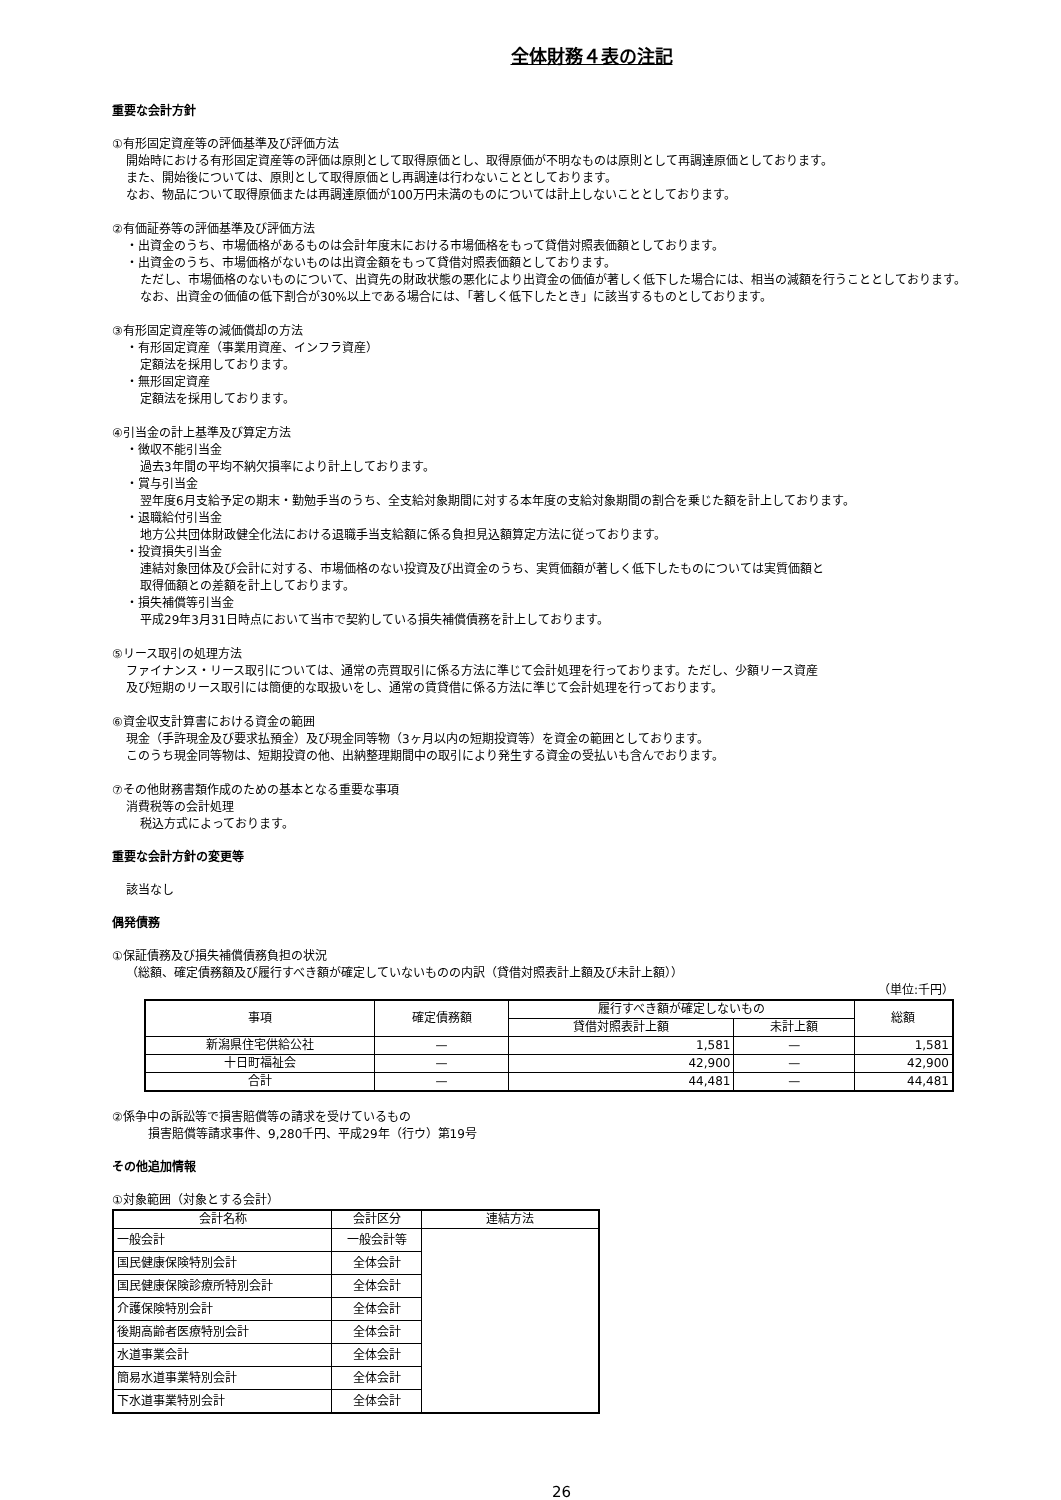全体財務４表の注記
重要な会計方針
①有形固定資産等の評価基準及び評価方法
開始時における有形固定資産等の評価は原則として取得原価とし、取得原価が不明なものは原則として再調達原価としております。
また、開始後については、原則として取得原価とし再調達は行わないこととしております。
なお、物品について取得原価または再調達原価が100万円未満のものについては計上しないこととしております。
②有価証券等の評価基準及び評価方法
・出資金のうち、市場価格があるものは会計年度末における市場価格をもって貸借対照表価額としております。
・出資金のうち、市場価格がないものは出資金額をもって貸借対照表価額としております。
ただし、市場価格のないものについて、出資先の財政状態の悪化により出資金の価値が著しく低下した場合には、相当の減額を行うこととしております。
なお、出資金の価値の低下割合が30%以上である場合には、「著しく低下したとき」に該当するものとしております。
③有形固定資産等の減価償却の方法
・有形固定資産（事業用資産、インフラ資産）
定額法を採用しております。
・無形固定資産
定額法を採用しております。
④引当金の計上基準及び算定方法
・徴収不能引当金
過去3年間の平均不納欠損率により計上しております。
・賞与引当金
翌年度6月支給予定の期末・勤勉手当のうち、全支給対象期間に対する本年度の支給対象期間の割合を乗じた額を計上しております。
・退職給付引当金
地方公共団体財政健全化法における退職手当支給額に係る負担見込額算定方法に従っております。
・投資損失引当金
連結対象団体及び会計に対する、市場価格のない投資及び出資金のうち、実質価額が著しく低下したものについては実質価額と
取得価額との差額を計上しております。
・損失補償等引当金
平成29年3月31日時点において当市で契約している損失補償債務を計上しております。
⑤リース取引の処理方法
ファイナンス・リース取引については、通常の売買取引に係る方法に準じて会計処理を行っております。ただし、少額リース資産
及び短期のリース取引には簡便的な取扱いをし、通常の賃貸借に係る方法に準じて会計処理を行っております。
⑥資金収支計算書における資金の範囲
現金（手許現金及び要求払預金）及び現金同等物（3ヶ月以内の短期投資等）を資金の範囲としております。
このうち現金同等物は、短期投資の他、出納整理期間中の取引により発生する資金の受払いも含んでおります。
⑦その他財務書類作成のための基本となる重要な事項
消費税等の会計処理
税込方式によっております。
重要な会計方針の変更等
該当なし
偶発債務
①保証債務及び損失補償債務負担の状況
（総額、確定債務額及び履行すべき額が確定していないものの内訳（貸借対照表計上額及び未計上額））
（単位:千円）
| 事項 | 確定債務額 | 履行すべき額が確定しないもの | | 総額 |
| --- | --- | --- | --- | --- |
| | | 貸借対照表計上額 | 未計上額 | |
| 新潟県住宅供給公社 | — | 1,581 | — | 1,581 |
| 十日町福祉会 | — | 42,900 | — | 42,900 |
| 合計 | — | 44,481 | — | 44,481 |
②係争中の訴訟等で損害賠償等の請求を受けているもの
損害賠償等請求事件、9,280千円、平成29年（行ウ）第19号
その他追加情報
①対象範囲（対象とする会計）
| 会計名称 | 会計区分 | 連結方法 |
| --- | --- | --- |
| 一般会計 | 一般会計等 | |
| 国民健康保険特別会計 | 全体会計 | |
| 国民健康保険診療所特別会計 | 全体会計 | |
| 介護保険特別会計 | 全体会計 | |
| 後期高齢者医療特別会計 | 全体会計 | |
| 水道事業会計 | 全体会計 | |
| 簡易水道事業特別会計 | 全体会計 | |
| 下水道事業特別会計 | 全体会計 | |
26